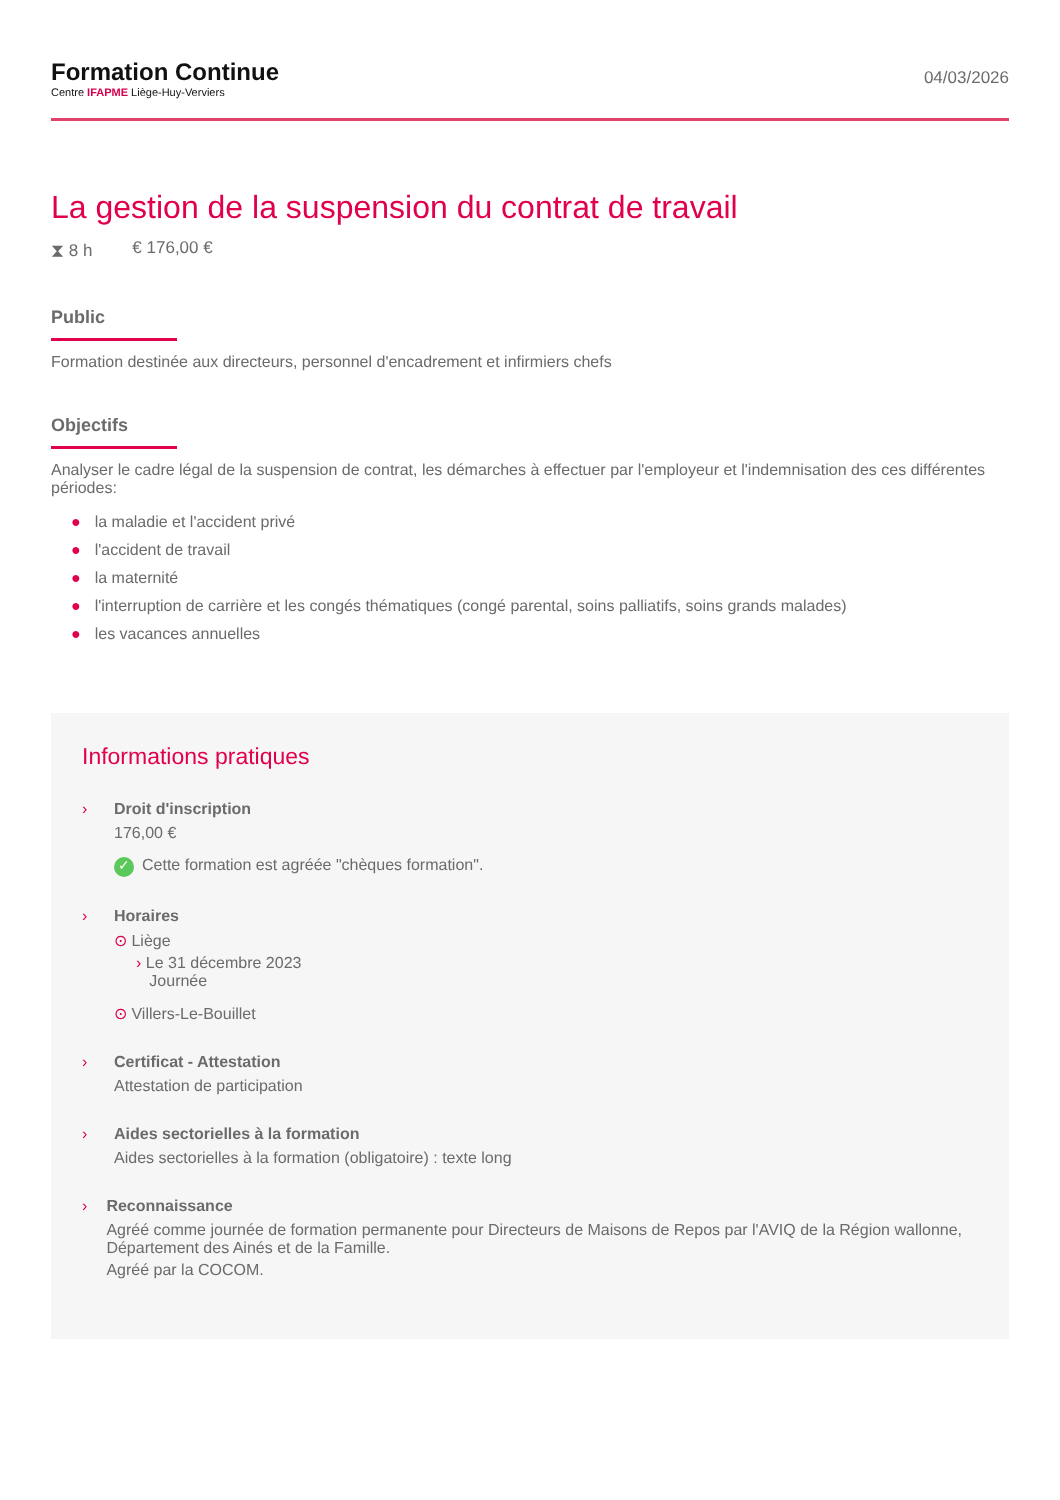Formation Continue
Centre IFAPME Liège-Huy-Verviers
04/03/2026
La gestion de la suspension du contrat de travail
⧗ 8 h € 176,00 €
Public
Formation destinée aux directeurs, personnel d'encadrement et infirmiers chefs
Objectifs
Analyser le cadre légal de la suspension de contrat, les démarches à effectuer par l'employeur et l'indemnisation des ces différentes périodes:
● la maladie et l'accident privé
● l'accident de travail
● la maternité
● l'interruption de carrière et les congés thématiques (congé parental, soins palliatifs, soins grands malades)
● les vacances annuelles
Informations pratiques
› Droit d'inscription
176,00 €
✓ Cette formation est agréée "chèques formation".
› Horaires
⊙ Liège
› Le 31 décembre 2023
Journée
⊙ Villers-Le-Bouillet
› Certificat - Attestation
Attestation de participation
› Aides sectorielles à la formation
Aides sectorielles à la formation (obligatoire) : texte long
› Reconnaissance
Agréé comme journée de formation permanente pour Directeurs de Maisons de Repos par l'AVIQ de la Région wallonne, Département des Ainés et de la Famille.
Agréé par la COCOM.